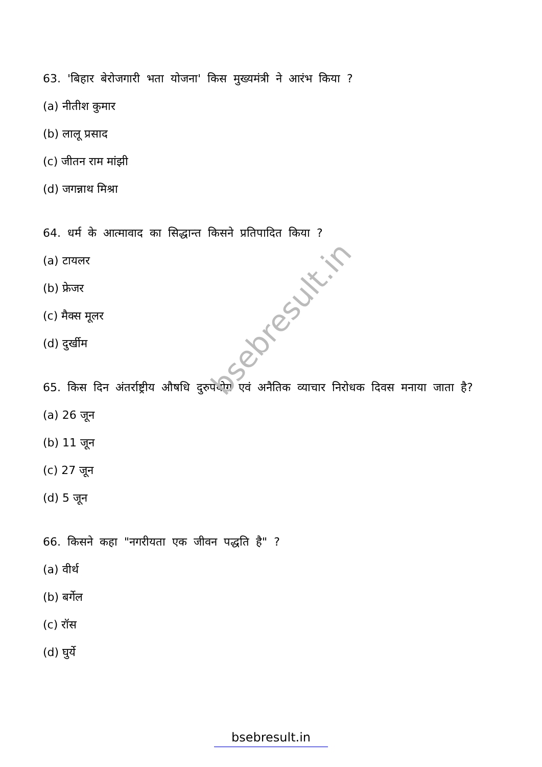bsebresult.in
63. 'बिहार बेरोजगारी भता योजना' किस मुख्यमंत्री ने आरंभ किया ?
(a) नीतीश कुमार
(b) लालू प्रसाद
(c) जीतन राम मांझी
(d) जगन्नाथ मिश्रा
64. धर्म के आत्मावाद का सिद्धान्त किसने प्रतिपादित किया ?
(a) टायलर
(b) फ्रेजर
(c) मैक्स मूलर
(d) दुर्खीम
65. किस दिन अंतर्राष्ट्रीय औषधि दुरुपयोग एवं अनैतिक व्याचार निरोधक दिवस मनाया जाता है?
(a) 26 जून
(b) 11 जून
(c) 27 जून
(d) 5 जून
66. किसने कहा "नगरीयता एक जीवन पद्धति है" ?
(a) वीर्थ
(b) बर्गेल
(c) रॉस
(d) घुर्ये
bsebresult.in